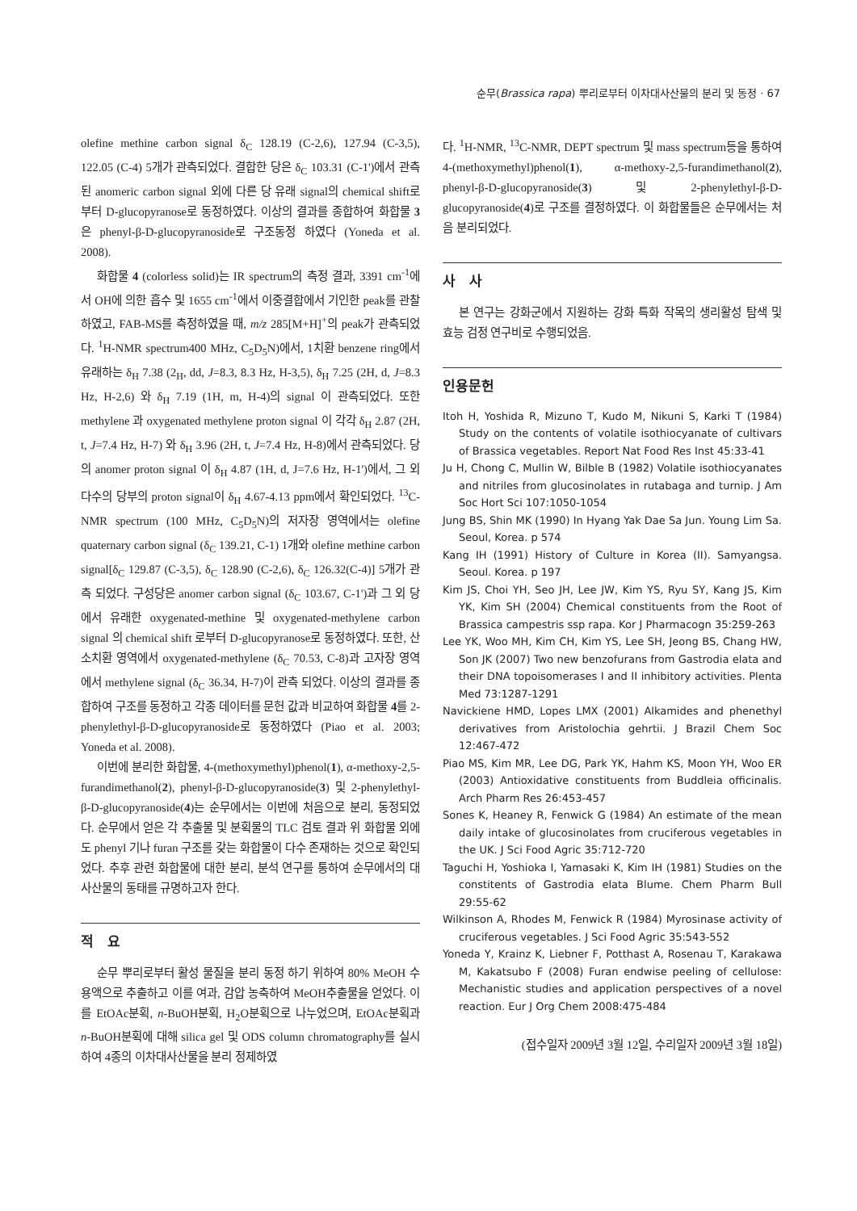순무(Brassica rapa) 뿌리로부터 이차대사산물의 분리 및 동정 · 67
olefine methine carbon signal δ<sub>C</sub> 128.19 (C-2,6), 127.94 (C-3,5), 122.05 (C-4) 5개가 관측되었다. 결합한 당은 δ<sub>C</sub> 103.31 (C-1')에서 관측된 anomeric carbon signal 외에 다른 당 유래 signal의 chemical shift로부터 D-glucopyranose로 동정하였다. 이상의 결과를 종합하여 화합물 3은 phenyl-β-D-glucopyranoside로 구조동정 하였다 (Yoneda et al. 2008).
화합물 4 (colorless solid)는 IR spectrum의 측정 결과, 3391 cm<sup>-1</sup>에서 OH에 의한 흡수 및 1655 cm<sup>-1</sup>에서 이중결합에서 기인한 peak를 관찰 하였고, FAB-MS를 측정하였을 때, m/z 285[M+H]<sup>+</sup>의 peak가 관측되었다. <sup>1</sup>H-NMR spectrum400 MHz, C<sub>5</sub>D<sub>5</sub>N)에서, 1치환 benzene ring에서 유래하는 δ<sub>H</sub> 7.38 (2<sub>H</sub>, dd, J=8.3, 8.3 Hz, H-3,5), δ<sub>H</sub> 7.25 (2H, d, J=8.3 Hz, H-2,6) 와 δ<sub>H</sub> 7.19 (1H, m, H-4)의 signal 이 관측되었다. 또한 methylene 과 oxygenated methylene proton signal 이 각각 δ<sub>H</sub> 2.87 (2H, t, J=7.4 Hz, H-7) 와 δ<sub>H</sub> 3.96 (2H, t, J=7.4 Hz, H-8)에서 관측되었다. 당의 anomer proton signal 이 δ<sub>H</sub> 4.87 (1H, d, J=7.6 Hz, H-1')에서, 그 외 다수의 당부의 proton signal이 δ<sub>H</sub> 4.67-4.13 ppm에서 확인되었다. <sup>13</sup>C-NMR spectrum (100 MHz, C<sub>5</sub>D<sub>5</sub>N)의 저자장 영역에서는 olefine quaternary carbon signal (δ<sub>C</sub> 139.21, C-1) 1개와 olefine methine carbon signal[δ<sub>C</sub> 129.87 (C-3,5), δ<sub>C</sub> 128.90 (C-2,6), δ<sub>C</sub> 126.32(C-4)] 5개가 관측 되었다. 구성당은 anomer carbon signal (δ<sub>C</sub> 103.67, C-1')과 그 외 당에서 유래한 oxygenated-methine 및 oxygenated-methylene carbon signal 의 chemical shift 로부터 D-glucopyranose로 동정하였다. 또한, 산소치환 영역에서 oxygenated-methylene (δ<sub>C</sub> 70.53, C-8)과 고자장 영역에서 methylene signal (δ<sub>C</sub> 36.34, H-7)이 관측 되었다. 이상의 결과를 종합하여 구조를 동정하고 각종 데이터를 문헌 값과 비교하여 화합물 4를 2-phenylethyl-β-D-glucopyranoside로 동정하였다 (Piao et al. 2003; Yoneda et al. 2008).
이번에 분리한 화합물, 4-(methoxymethyl)phenol(1), α-methoxy-2,5-furandimethanol(2), phenyl-β-D-glucopyranoside(3) 및 2-phenylethyl-β-D-glucopyranoside(4)는 순무에서는 이번에 처음으로 분리, 동정되었다. 순무에서 얻은 각 추출물 및 분획물의 TLC 검토 결과 위 화합물 외에도 phenyl 기나 furan 구조를 갖는 화합물이 다수 존재하는 것으로 확인되었다. 추후 관련 화합물에 대한 분리, 분석 연구를 통하여 순무에서의 대사산물의 동태를 규명하고자 한다.
적　요
순무 뿌리로부터 활성 물질을 분리 동정 하기 위하여 80% MeOH 수용액으로 추출하고 이를 여과, 감압 농축하여 MeOH추출물을 얻었다. 이를 EtOAc분획, n-BuOH분획, H<sub>2</sub>O분획으로 나누었으며, EtOAc분획과 n-BuOH분획에 대해 silica gel 및 ODS column chromatography를 실시하여 4종의 이차대사산물을 분리 정제하였
다. <sup>1</sup>H-NMR, <sup>13</sup>C-NMR, DEPT spectrum 및 mass spectrum등을 통하여 4-(methoxymethyl)phenol(1), α-methoxy-2,5-furandimethanol(2), phenyl-β-D-glucopyranoside(3) 및 2-phenylethyl-β-D-glucopyranoside(4)로 구조를 결정하였다. 이 화합물들은 순무에서는 처음 분리되었다.
사　사
본 연구는 강화군에서 지원하는 강화 특화 작목의 생리활성 탐색 및 효능 검정 연구비로 수행되었음.
인용문헌
Itoh H, Yoshida R, Mizuno T, Kudo M, Nikuni S, Karki T (1984) Study on the contents of volatile isothiocyanate of cultivars of Brassica vegetables. Report Nat Food Res Inst 45:33-41
Ju H, Chong C, Mullin W, Bilble B (1982) Volatile isothiocyanates and nitriles from glucosinolates in rutabaga and turnip. J Am Soc Hort Sci 107:1050-1054
Jung BS, Shin MK (1990) In Hyang Yak Dae Sa Jun. Young Lim Sa. Seoul, Korea. p 574
Kang IH (1991) History of Culture in Korea (II). Samyangsa. Seoul. Korea. p 197
Kim JS, Choi YH, Seo JH, Lee JW, Kim YS, Ryu SY, Kang JS, Kim YK, Kim SH (2004) Chemical constituents from the Root of Brassica campestris ssp rapa. Kor J Pharmacogn 35:259-263
Lee YK, Woo MH, Kim CH, Kim YS, Lee SH, Jeong BS, Chang HW, Son JK (2007) Two new benzofurans from Gastrodia elata and their DNA topoisomerases I and II inhibitory activities. Plenta Med 73:1287-1291
Navickiene HMD, Lopes LMX (2001) Alkamides and phenethyl derivatives from Aristolochia gehrtii. J Brazil Chem Soc 12:467-472
Piao MS, Kim MR, Lee DG, Park YK, Hahm KS, Moon YH, Woo ER (2003) Antioxidative constituents from Buddleia officinalis. Arch Pharm Res 26:453-457
Sones K, Heaney R, Fenwick G (1984) An estimate of the mean daily intake of glucosinolates from cruciferous vegetables in the UK. J Sci Food Agric 35:712-720
Taguchi H, Yoshioka I, Yamasaki K, Kim IH (1981) Studies on the constitents of Gastrodia elata Blume. Chem Pharm Bull 29:55-62
Wilkinson A, Rhodes M, Fenwick R (1984) Myrosinase activity of cruciferous vegetables. J Sci Food Agric 35:543-552
Yoneda Y, Krainz K, Liebner F, Potthast A, Rosenau T, Karakawa M, Kakatsubo F (2008) Furan endwise peeling of cellulose: Mechanistic studies and application perspectives of a novel reaction. Eur J Org Chem 2008:475-484
(접수일자 2009년 3월 12일, 수리일자 2009년 3월 18일)